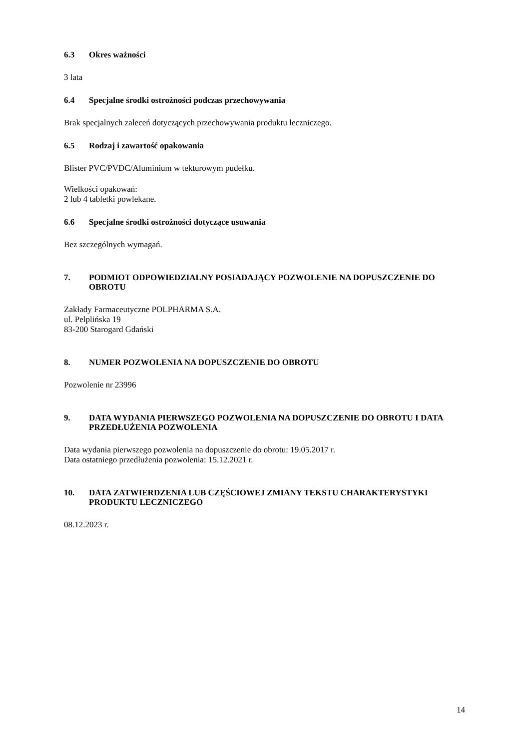6.3 Okres ważności
3 lata
6.4 Specjalne środki ostrożności podczas przechowywania
Brak specjalnych zaleceń dotyczących przechowywania produktu leczniczego.
6.5 Rodzaj i zawartość opakowania
Blister PVC/PVDC/Aluminium w tekturowym pudełku.
Wielkości opakowań:
2 lub 4 tabletki powlekane.
6.6 Specjalne środki ostrożności dotyczące usuwania
Bez szczególnych wymagań.
7. PODMIOT ODPOWIEDZIALNY POSIADAJĄCY POZWOLENIE NA DOPUSZCZENIE DO OBROTU
Zakłady Farmaceutyczne POLPHARMA S.A.
ul. Pelplińska 19
83-200 Starogard Gdański
8. NUMER POZWOLENIA NA DOPUSZCZENIE DO OBROTU
Pozwolenie nr 23996
9. DATA WYDANIA PIERWSZEGO POZWOLENIA NA DOPUSZCZENIE DO OBROTU I DATA PRZEDŁUŻENIA POZWOLENIA
Data wydania pierwszego pozwolenia na dopuszczenie do obrotu: 19.05.2017 r.
Data ostatniego przedłużenia pozwolenia: 15.12.2021 r.
10. DATA ZATWIERDZENIA LUB CZĘŚCIOWEJ ZMIANY TEKSTU CHARAKTERYSTYKI PRODUKTU LECZNICZEGO
08.12.2023 r.
14